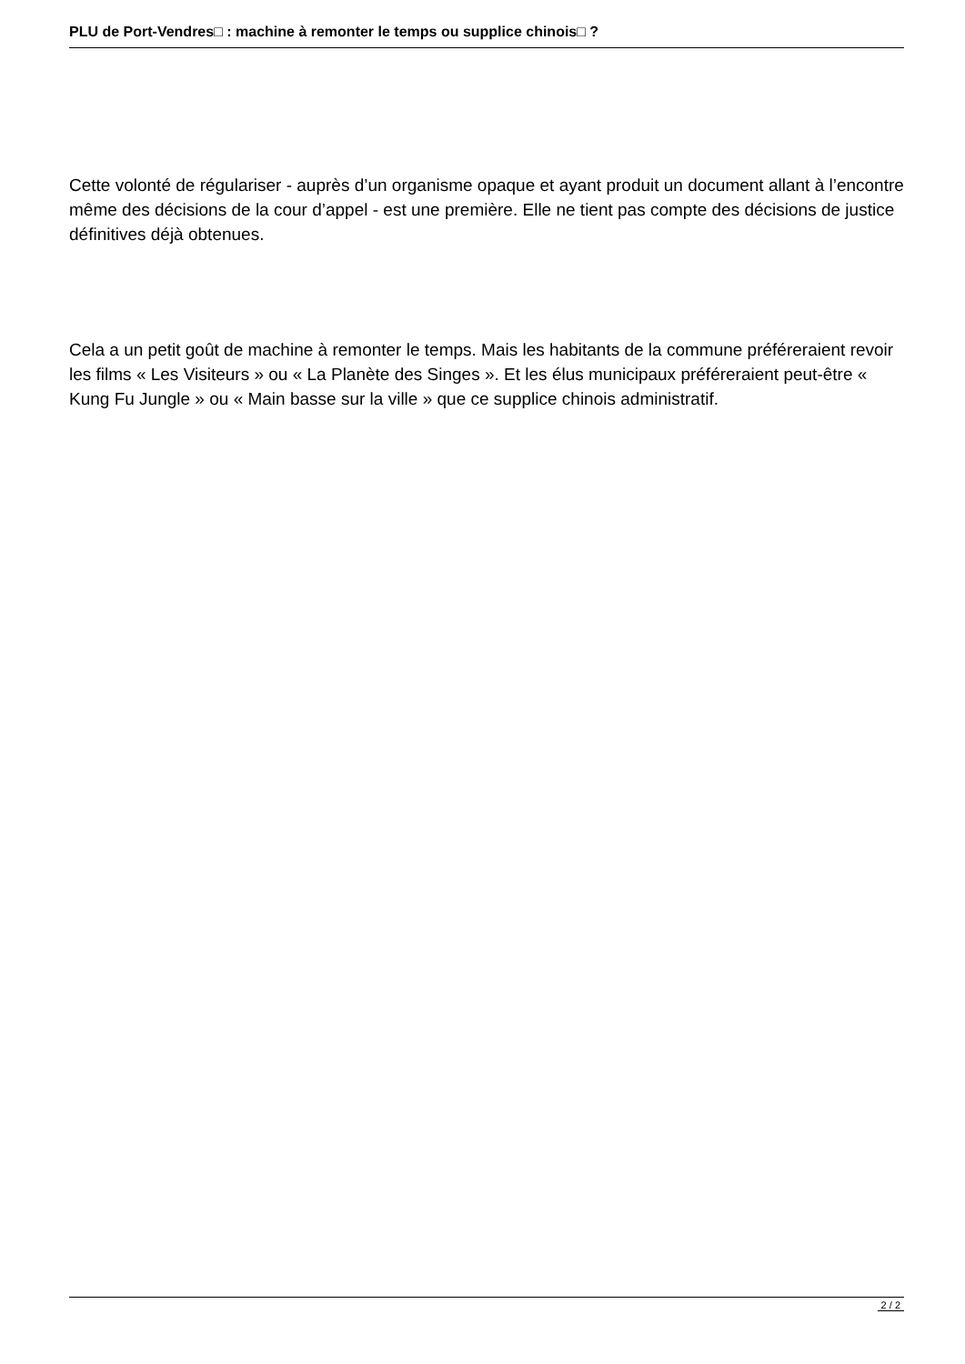PLU de Port-Vendres□ : machine à remonter le temps ou supplice chinois□ ?
Cette volonté de régulariser - auprès d’un organisme opaque et ayant produit un document allant à l’encontre même des décisions de la cour d’appel - est une première. Elle ne tient pas compte des décisions de justice définitives déjà obtenues.
Cela a un petit goût de machine à remonter le temps. Mais les habitants de la commune préféreraient revoir les films « Les Visiteurs » ou « La Planète des Singes ». Et les élus municipaux préféreraient peut-être « Kung Fu Jungle » ou « Main basse sur la ville » que ce supplice chinois administratif.
2 / 2